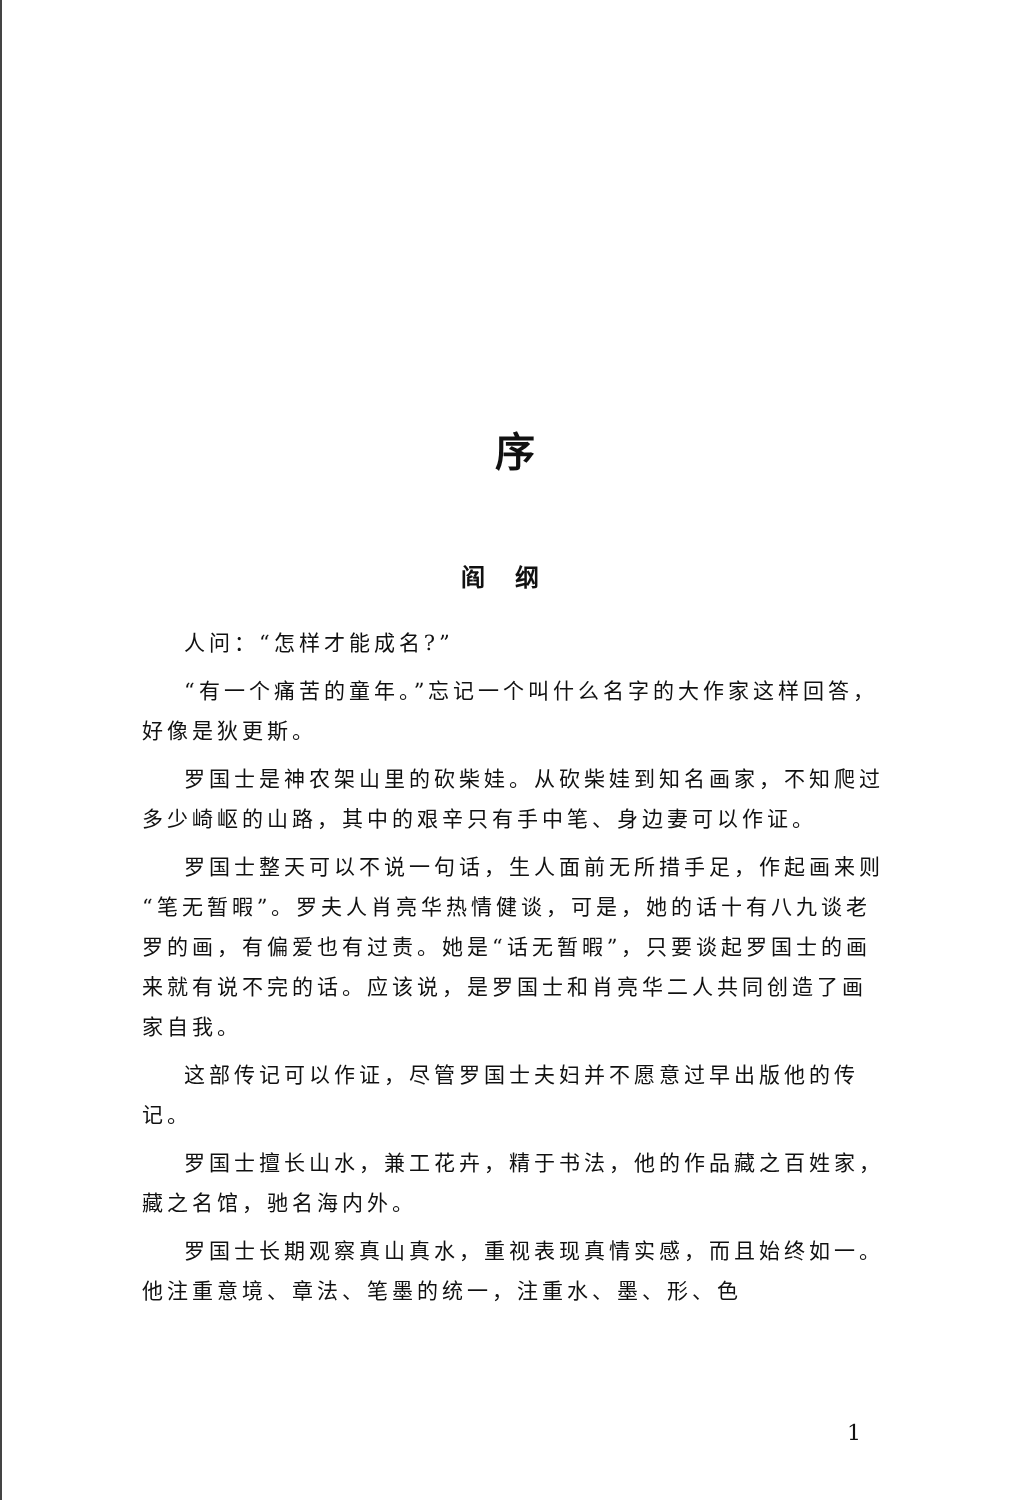序
阎纲
人问：“怎样才能成名?”
“有一个痛苦的童年。”忘记一个叫什么名字的大作家这样回答，好像是狄更斯。
罗国士是神农架山里的砍柴娃。从砍柴娃到知名画家，不知爬过多少崎岖的山路，其中的艰辛只有手中笔、身边妻可以作证。
罗国士整天可以不说一句话，生人面前无所措手足，作起画来则“笔无暂暇”。罗夫人肖亮华热情健谈，可是，她的话十有八九谈老罗的画，有偏爱也有过责。她是“话无暂暇”，只要谈起罗国士的画来就有说不完的话。应该说，是罗国士和肖亮华二人共同创造了画家自我。
这部传记可以作证，尽管罗国士夫妇并不愿意过早出版他的传记。
罗国士擅长山水，兼工花卉，精于书法，他的作品藏之百姓家，藏之名馆，驰名海内外。
罗国士长期观察真山真水，重视表现真情实感，而且始终如一。他注重意境、章法、笔墨的统一，注重水、墨、形、色
1